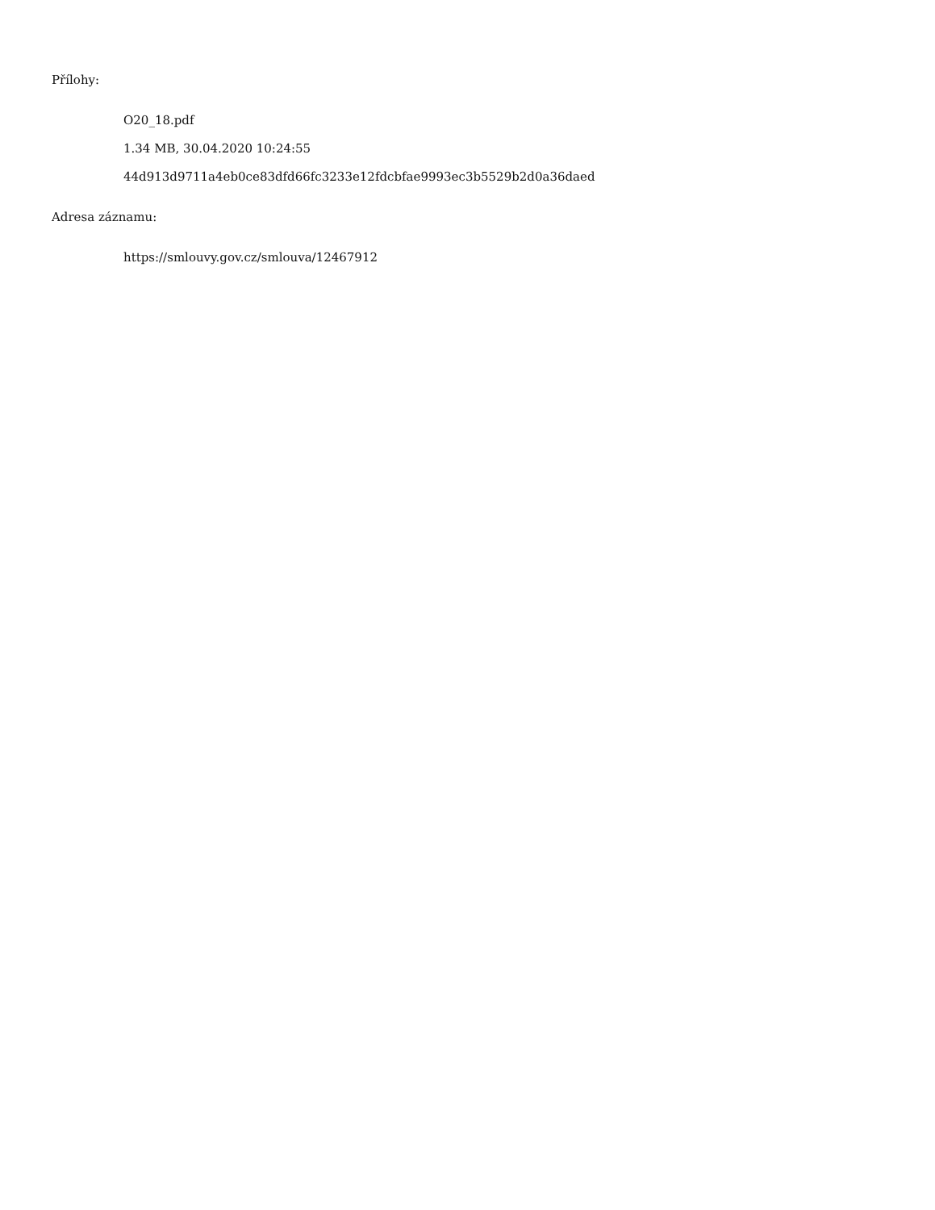Přílohy:
O20_18.pdf
1.34 MB, 30.04.2020 10:24:55
44d913d9711a4eb0ce83dfd66fc3233e12fdcbfae9993ec3b5529b2d0a36daed
Adresa záznamu:
https://smlouvy.gov.cz/smlouva/12467912